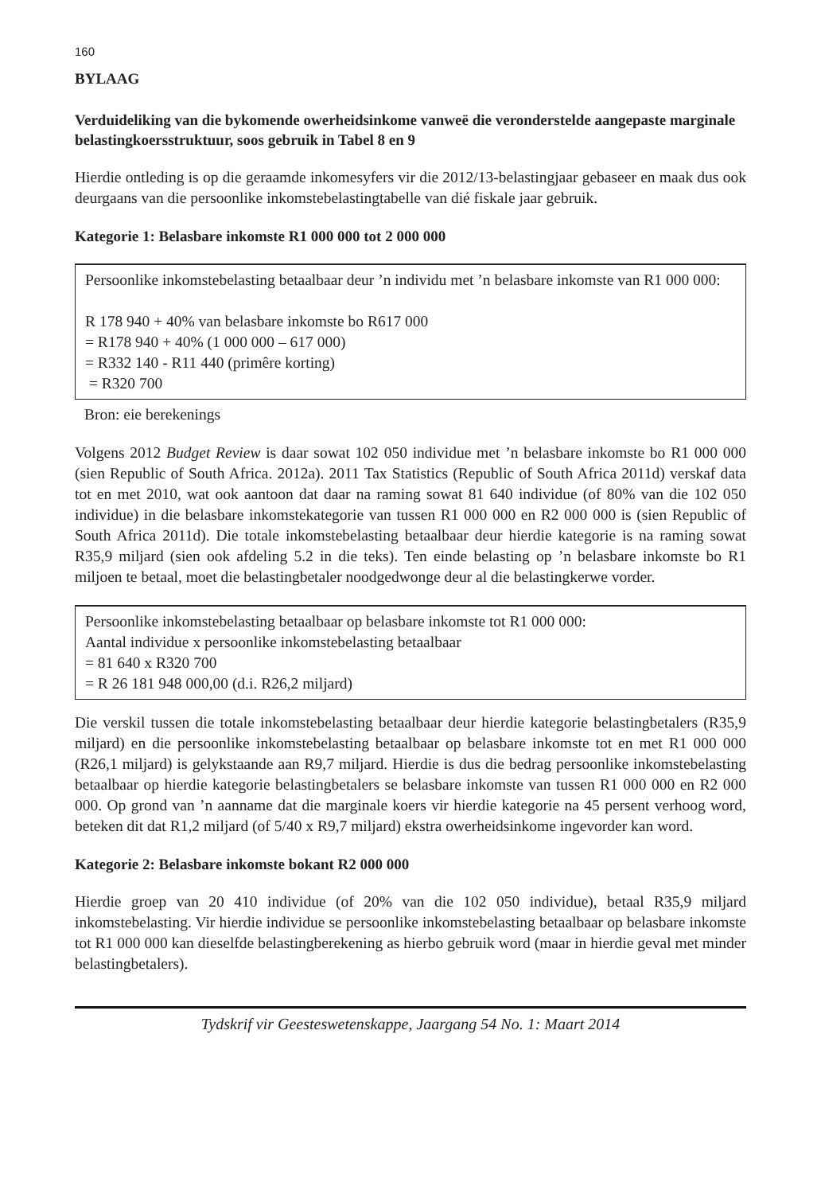160
BYLAAG
Verduideliking van die bykomende owerheidsinkome vanweë die veronderstelde aangepaste marginale belastingkoersstruktuur, soos gebruik in Tabel 8 en 9
Hierdie ontleding is op die geraamde inkomesyfers vir die 2012/13-belastingjaar gebaseer en maak dus ook deurgaans van die persoonlike inkomstebelastingtabelle van dié fiskale jaar gebruik.
Kategorie 1: Belasbare inkomste R1 000 000 tot 2 000 000
Persoonlike inkomstebelasting betaalbaar deur ’n individu met ’n belasbare inkomste van R1 000 000:
R 178 940 + 40% van belasbare inkomste bo R617 000
= R178 940 + 40% (1 000 000 – 617 000)
= R332 140 - R11 440 (primêre korting)
= R320 700
Bron: eie berekenings
Volgens 2012 Budget Review is daar sowat 102 050 individue met ’n belasbare inkomste bo R1 000 000 (sien Republic of South Africa. 2012a). 2011 Tax Statistics (Republic of South Africa 2011d) verskaf data tot en met 2010, wat ook aantoon dat daar na raming sowat 81 640 individue (of 80% van die 102 050 individue) in die belasbare inkomstekategorie van tussen R1 000 000 en R2 000 000 is (sien Republic of South Africa 2011d). Die totale inkomstebelasting betaalbaar deur hierdie kategorie is na raming sowat R35,9 miljard (sien ook afdeling 5.2 in die teks). Ten einde belasting op ’n belasbare inkomste bo R1 miljoen te betaal, moet die belastingbetaler noodgedwonge deur al die belastingkerwe vorder.
Persoonlike inkomstebelasting betaalbaar op belasbare inkomste tot R1 000 000:
Aantal individue x persoonlike inkomstebelasting betaalbaar
= 81 640 x R320 700
= R 26 181 948 000,00 (d.i. R26,2 miljard)
Die verskil tussen die totale inkomstebelasting betaalbaar deur hierdie kategorie belastingbetalers (R35,9 miljard) en die persoonlike inkomstebelasting betaalbaar op belasbare inkomste tot en met R1 000 000 (R26,1 miljard) is gelykstaande aan R9,7 miljard. Hierdie is dus die bedrag persoonlike inkomstebelasting betaalbaar op hierdie kategorie belastingbetalers se belasbare inkomste van tussen R1 000 000 en R2 000 000. Op grond van ’n aanname dat die marginale koers vir hierdie kategorie na 45 persent verhoog word, beteken dit dat R1,2 miljard (of 5/40 x R9,7 miljard) ekstra owerheidsinkome ingevorder kan word.
Kategorie 2: Belasbare inkomste bokant R2 000 000
Hierdie groep van 20 410 individue (of 20% van die 102 050 individue), betaal R35,9 miljard inkomstebelasting. Vir hierdie individue se persoonlike inkomstebelasting betaalbaar op belasbare inkomste tot R1 000 000 kan dieselfde belastingberekening as hierbo gebruik word (maar in hierdie geval met minder belastingbetalers).
Tydskrif vir Geesteswetenskappe, Jaargang 54 No. 1: Maart 2014